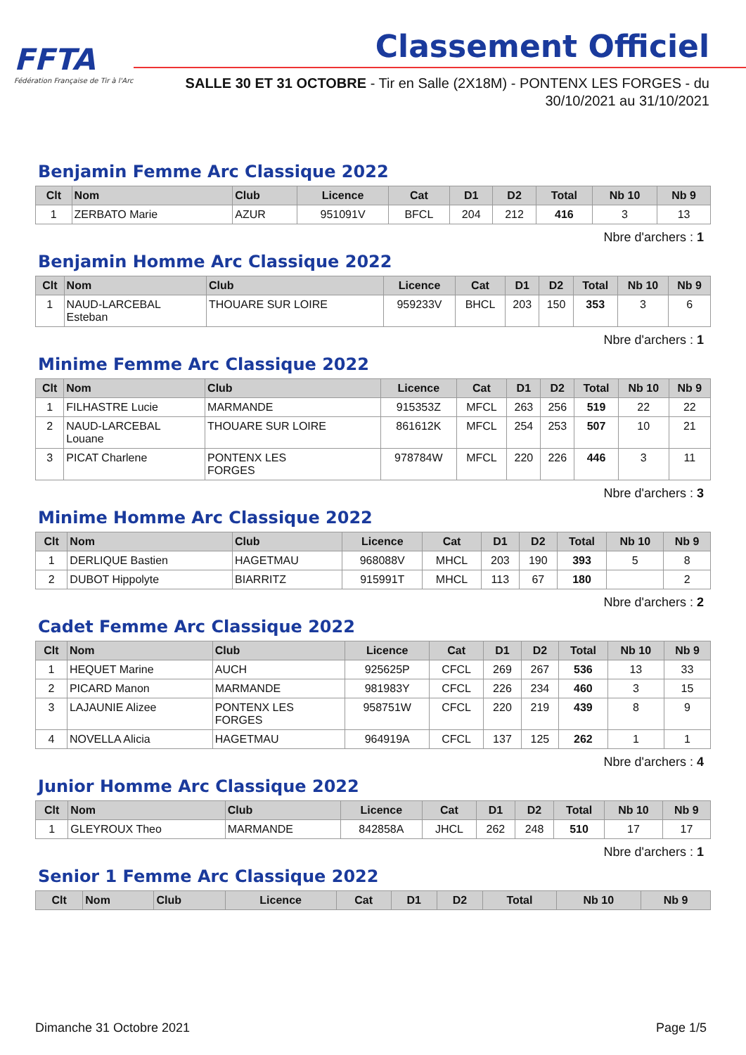FFTA
Fédération Française de Tir à l'Arc
Classement Officiel
SALLE 30 ET 31 OCTOBRE - Tir en Salle (2X18M) - PONTENX LES FORGES - du 30/10/2021 au 31/10/2021
Benjamin Femme Arc Classique 2022
| Clt | Nom | Club | Licence | Cat | D1 | D2 | Total | Nb 10 | Nb 9 |
| --- | --- | --- | --- | --- | --- | --- | --- | --- | --- |
| 1 | ZERBATO Marie | AZUR | 951091V | BFCL | 204 | 212 | 416 | 3 | 13 |
Nbre d'archers : 1
Benjamin Homme Arc Classique 2022
| Clt | Nom | Club | Licence | Cat | D1 | D2 | Total | Nb 10 | Nb 9 |
| --- | --- | --- | --- | --- | --- | --- | --- | --- | --- |
| 1 | NAUD-LARCEBAL Esteban | THOUARE SUR LOIRE | 959233V | BHCL | 203 | 150 | 353 | 3 | 6 |
Nbre d'archers : 1
Minime Femme Arc Classique 2022
| Clt | Nom | Club | Licence | Cat | D1 | D2 | Total | Nb 10 | Nb 9 |
| --- | --- | --- | --- | --- | --- | --- | --- | --- | --- |
| 1 | FILHASTRE Lucie | MARMANDE | 915353Z | MFCL | 263 | 256 | 519 | 22 | 22 |
| 2 | NAUD-LARCEBAL Louane | THOUARE SUR LOIRE | 861612K | MFCL | 254 | 253 | 507 | 10 | 21 |
| 3 | PICAT Charlene | PONTENX LES FORGES | 978784W | MFCL | 220 | 226 | 446 | 3 | 11 |
Nbre d'archers : 3
Minime Homme Arc Classique 2022
| Clt | Nom | Club | Licence | Cat | D1 | D2 | Total | Nb 10 | Nb 9 |
| --- | --- | --- | --- | --- | --- | --- | --- | --- | --- |
| 1 | DERLIQUE Bastien | HAGETMAU | 968088V | MHCL | 203 | 190 | 393 | 5 | 8 |
| 2 | DUBOT Hippolyte | BIARRITZ | 915991T | MHCL | 113 | 67 | 180 | | 2 |
Nbre d'archers : 2
Cadet Femme Arc Classique 2022
| Clt | Nom | Club | Licence | Cat | D1 | D2 | Total | Nb 10 | Nb 9 |
| --- | --- | --- | --- | --- | --- | --- | --- | --- | --- |
| 1 | HEQUET Marine | AUCH | 925625P | CFCL | 269 | 267 | 536 | 13 | 33 |
| 2 | PICARD Manon | MARMANDE | 981983Y | CFCL | 226 | 234 | 460 | 3 | 15 |
| 3 | LAJAUNIE Alizee | PONTENX LES FORGES | 958751W | CFCL | 220 | 219 | 439 | 8 | 9 |
| 4 | NOVELLA Alicia | HAGETMAU | 964919A | CFCL | 137 | 125 | 262 | 1 | 1 |
Nbre d'archers : 4
Junior Homme Arc Classique 2022
| Clt | Nom | Club | Licence | Cat | D1 | D2 | Total | Nb 10 | Nb 9 |
| --- | --- | --- | --- | --- | --- | --- | --- | --- | --- |
| 1 | GLEYROUX Theo | MARMANDE | 842858A | JHCL | 262 | 248 | 510 | 17 | 17 |
Nbre d'archers : 1
Senior 1 Femme Arc Classique 2022
| Clt | Nom | Club | Licence | Cat | D1 | D2 | Total | Nb 10 | Nb 9 |
| --- | --- | --- | --- | --- | --- | --- | --- | --- | --- |
Dimanche 31 Octobre 2021 Page 1/5